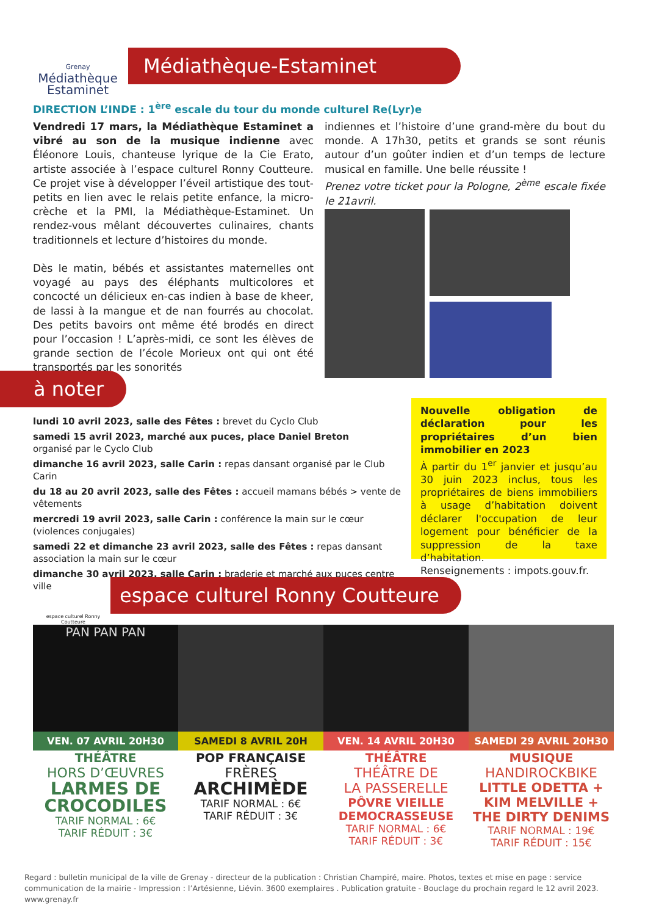Grenay
Médiathèque
Estaminet
Médiathèque-Estaminet
DIRECTION L’INDE : 1<sup>ère</sup> escale du tour du monde culturel Re(Lyr)e
Vendredi 17 mars, la Médiathèque Estaminet a vibré au son de la musique indienne avec Éléonore Louis, chanteuse lyrique de la Cie Erato, artiste associée à l’espace culturel Ronny Coutteure. Ce projet vise à développer l’éveil artistique des tout-petits en lien avec le relais petite enfance, la micro-crèche et la PMI, la Médiathèque-Estaminet. Un rendez-vous mêlant découvertes culinaires, chants traditionnels et lecture d’histoires du monde.
Dès le matin, bébés et assistantes maternelles ont voyagé au pays des éléphants multicolores et concocté un délicieux en-cas indien à base de kheer, de lassi à la mangue et de nan fourrés au chocolat. Des petits bavoirs ont même été brodés en direct pour l’occasion ! L’après-midi, ce sont les élèves de grande section de l’école Morieux ont qui ont été transportés par les sonorités
indiennes et l’histoire d’une grand-mère du bout du monde. A 17h30, petits et grands se sont réunis autour d’un goûter indien et d’un temps de lecture musical en famille. Une belle réussite !
Prenez votre ticket pour la Pologne, 2<sup>ème</sup> escale fixée le 21avril.
à noter
lundi 10 avril 2023, salle des Fêtes : brevet du Cyclo Club
samedi 15 avril 2023, marché aux puces, place Daniel Breton
organisé par le Cyclo Club
dimanche 16 avril 2023, salle Carin : repas dansant organisé par le Club Carin
du 18 au 20 avril 2023, salle des Fêtes : accueil mamans bébés > vente de vêtements
mercredi 19 avril 2023, salle Carin : conférence la main sur le cœur (violences conjugales)
samedi 22 et dimanche 23 avril 2023, salle des Fêtes : repas dansant
association la main sur le cœur
dimanche 30 avril 2023, salle Carin : braderie et marché aux puces centre ville
Nouvelle obligation de déclaration pour les propriétaires d’un bien immobilier en 2023
À partir du 1<sup>er</sup> janvier et jusqu’au 30 juin 2023 inclus, tous les propriétaires de biens immobiliers à usage d’habitation doivent déclarer l'occupation de leur logement pour bénéficier de la suppression de la taxe d’habitation.
Renseignements : impots.gouv.fr.
espace culturel Ronny Coutteure
espace culturel Ronny Coutteure
PAN PAN PAN
VEN. 07 AVRIL 20H30
THÉÂTRE
HORS D’ŒUVRES
LARMES DE
CROCODILES
TARIF NORMAL : 6€
TARIF RÉDUIT : 3€
SAMEDI 8 AVRIL 20H
POP FRANÇAISE
FRÈRES
ARCHIMÈDE
TARIF NORMAL : 6€
TARIF RÉDUIT : 3€
VEN. 14 AVRIL 20H30
THÉÂTRE
THÉÂTRE DE
LA PASSERELLE
PÔVRE VIEILLE DEMOCRASSEUSE
TARIF NORMAL : 6€
TARIF RÉDUIT : 3€
SAMEDI 29 AVRIL 20H30
MUSIQUE
HANDIROCKBIKE
LITTLE ODETTA + KIM MELVILLE + THE DIRTY DENIMS
TARIF NORMAL : 19€
TARIF RÉDUIT : 15€
Regard : bulletin municipal de la ville de Grenay - directeur de la publication : Christian Champiré, maire. Photos, textes et mise en page : service communication de la mairie - Impression : l’Artésienne, Liévin. 3600 exemplaires . Publication gratuite - Bouclage du prochain regard le 12 avril 2023. www.grenay.fr